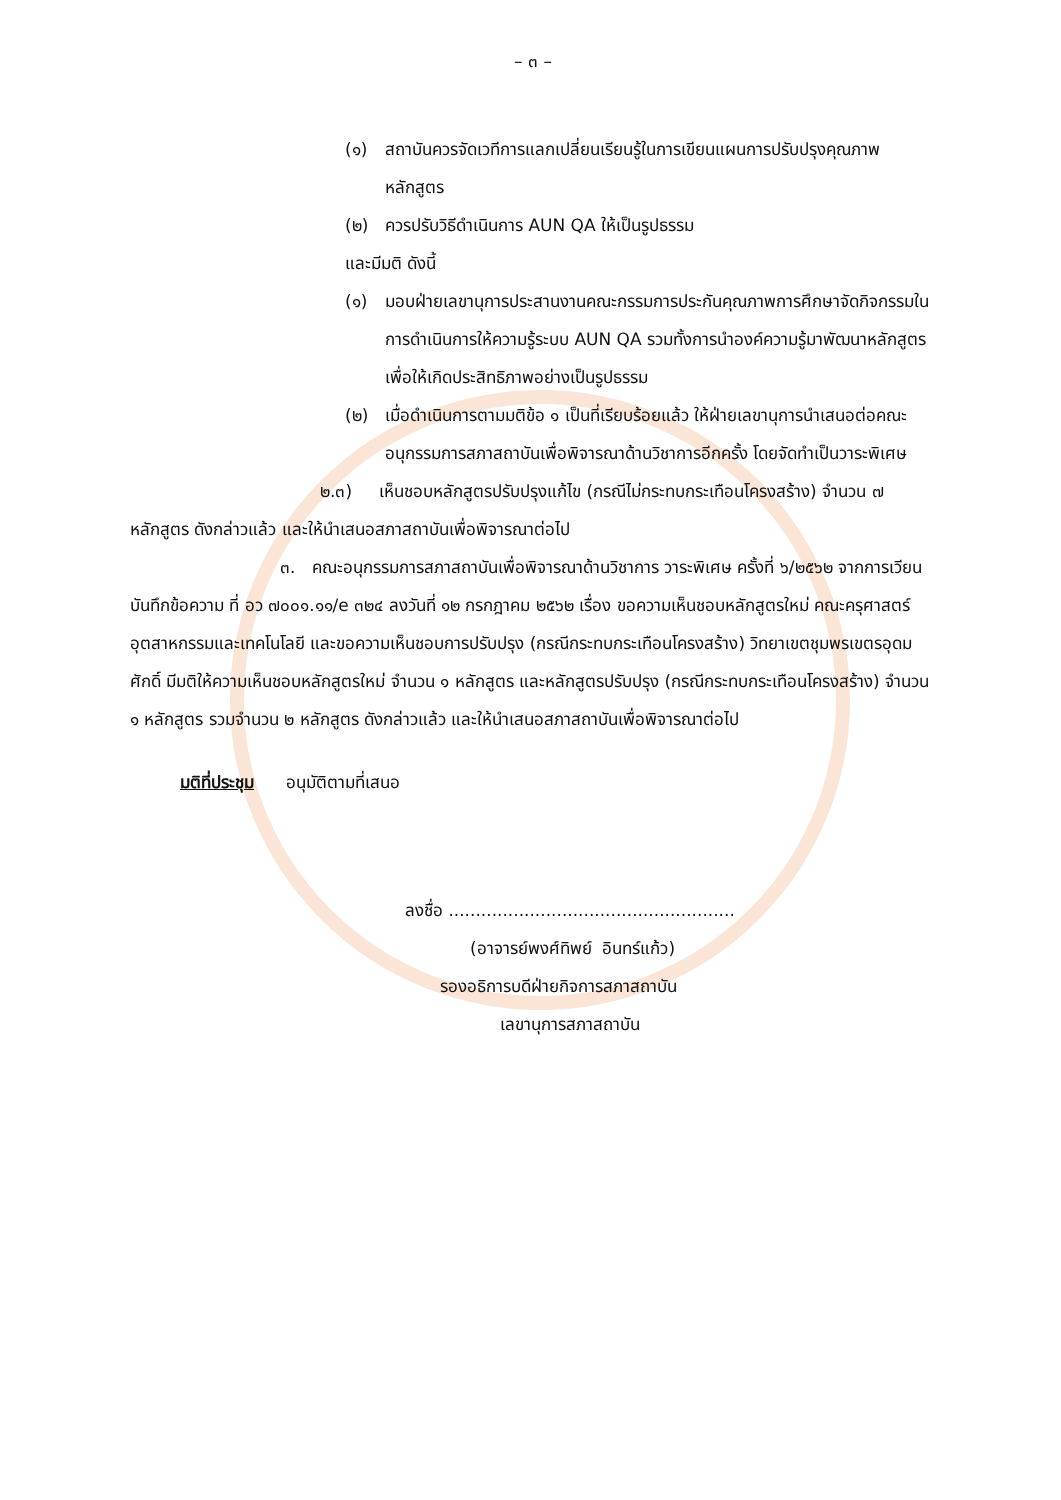– ๓ –
(๑) สถาบันควรจัดเวทีการแลกเปลี่ยนเรียนรู้ในการเขียนแผนการปรับปรุงคุณภาพหลักสูตร
(๒) ควรปรับวิธีดำเนินการ AUN QA ให้เป็นรูปธรรม
และมีมติ ดังนี้
(๑) มอบฝ่ายเลขานุการประสานงานคณะกรรมการประกันคุณภาพการศึกษาจัดกิจกรรมในการดำเนินการให้ความรู้ระบบ AUN QA รวมทั้งการนำองค์ความรู้มาพัฒนาหลักสูตรเพื่อให้เกิดประสิทธิภาพอย่างเป็นรูปธรรม
(๒) เมื่อดำเนินการตามมติข้อ ๑ เป็นที่เรียบร้อยแล้ว ให้ฝ่ายเลขานุการนำเสนอต่อคณะอนุกรรมการสภาสถาบันเพื่อพิจารณาด้านวิชาการอีกครั้ง โดยจัดทำเป็นวาระพิเศษ
๒.๓) เห็นชอบหลักสูตรปรับปรุงแก้ไข (กรณีไม่กระทบกระเทือนโครงสร้าง) จำนวน ๗ หลักสูตร ดังกล่าวแล้ว และให้นำเสนอสภาสถาบันเพื่อพิจารณาต่อไป
๓. คณะอนุกรรมการสภาสถาบันเพื่อพิจารณาด้านวิชาการ วาระพิเศษ ครั้งที่ ๖/๒๕๖๒ จากการเวียนบันทึกข้อความ ที่ อว ๗๐๐๑.๑๑/e ๓๒๔ ลงวันที่ ๑๒ กรกฎาคม ๒๕๖๒ เรื่อง ขอความเห็นชอบหลักสูตรใหม่ คณะครุศาสตร์อุตสาหกรรมและเทคโนโลยี และขอความเห็นชอบการปรับปรุง (กรณีกระทบกระเทือนโครงสร้าง) วิทยาเขตชุมพรเขตรอุดมศักดิ์ มีมติให้ความเห็นชอบหลักสูตรใหม่ จำนวน ๑ หลักสูตร และหลักสูตรปรับปรุง (กรณีกระทบกระเทือนโครงสร้าง) จำนวน ๑ หลักสูตร รวมจำนวน ๒ หลักสูตร ดังกล่าวแล้ว และให้นำเสนอสภาสถาบันเพื่อพิจารณาต่อไป
มติที่ประชุม อนุมัติตามที่เสนอ
ลงชื่อ .....................................................
(อาจารย์พงศ์ทิพย์ อินทร์แก้ว)
รองอธิการบดีฝ่ายกิจการสภาสถาบัน
เลขานุการสภาสถาบัน